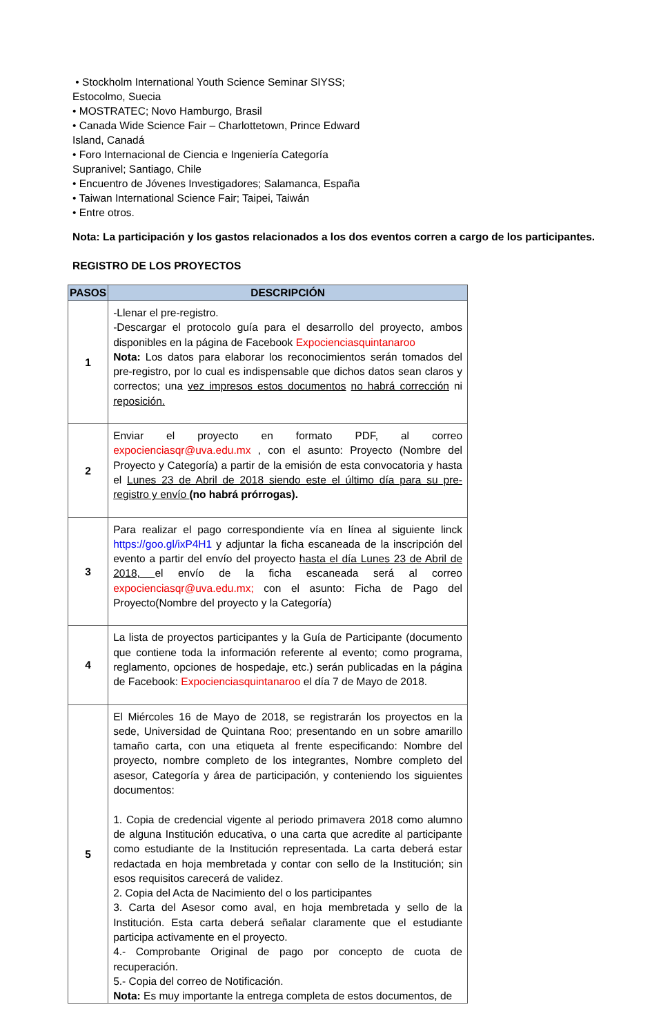• Stockholm International Youth Science Seminar SIYSS;
Estocolmo, Suecia
• MOSTRATEC; Novo Hamburgo, Brasil
• Canada Wide Science Fair – Charlottetown, Prince Edward
Island, Canadá
• Foro Internacional de Ciencia e Ingeniería Categoría
Supranivel; Santiago, Chile
• Encuentro de Jóvenes Investigadores; Salamanca, España
• Taiwan International Science Fair; Taipei, Taiwán
• Entre otros.
Nota: La participación y los gastos relacionados a los dos eventos corren a cargo de los participantes.
REGISTRO DE LOS PROYECTOS
| PASOS | DESCRIPCIÓN |
| --- | --- |
| 1 | -Llenar el pre-registro. -Descargar el protocolo guía para el desarrollo del proyecto, ambos disponibles en la página de Facebook Expocienciasquintanaroo Nota: Los datos para elaborar los reconocimientos serán tomados del pre-registro, por lo cual es indispensable que dichos datos sean claros y correctos; una vez impresos estos documentos no habrá corrección ni reposición. |
| 2 | Enviar el proyecto en formato PDF, al correo expocienciasqr@uva.edu.mx , con el asunto: Proyecto (Nombre del Proyecto y Categoría) a partir de la emisión de esta convocatoria y hasta el Lunes 23 de Abril de 2018 siendo este el último día para su pre- registro y envío (no habrá prórrogas). |
| 3 | Para realizar el pago correspondiente vía en línea al siguiente linck https://goo.gl/ixP4H1 y adjuntar la ficha escaneada de la inscripción del evento a partir del envío del proyecto hasta el día Lunes 23 de Abril de 2018, el envío de la ficha escaneada será al correo expocienciasqr@uva.edu.mx; con el asunto: Ficha de Pago del Proyecto(Nombre del proyecto y la Categoría) |
| 4 | La lista de proyectos participantes y la Guía de Participante (documento que contiene toda la información referente al evento; como programa, reglamento, opciones de hospedaje, etc.) serán publicadas en la página de Facebook: Expocienciasquintanaroo el día 7 de Mayo de 2018. |
| 5 | El Miércoles 16 de Mayo de 2018, se registrarán los proyectos en la sede, Universidad de Quintana Roo; presentando en un sobre amarillo tamaño carta, con una etiqueta al frente especificando: Nombre del proyecto, nombre completo de los integrantes, Nombre completo del asesor, Categoría y área de participación, y conteniendo los siguientes documentos: 1. Copia de credencial vigente al periodo primavera 2018 como alumno de alguna Institución educativa, o una carta que acredite al participante como estudiante de la Institución representada. La carta deberá estar redactada en hoja membretada y contar con sello de la Institución; sin esos requisitos carecerá de validez. 2. Copia del Acta de Nacimiento del o los participantes 3. Carta del Asesor como aval, en hoja membretada y sello de la Institución. Esta carta deberá señalar claramente que el estudiante participa activamente en el proyecto. 4.- Comprobante Original de pago por concepto de cuota de recuperación. 5.- Copia del correo de Notificación. Nota: Es muy importante la entrega completa de estos documentos, de |